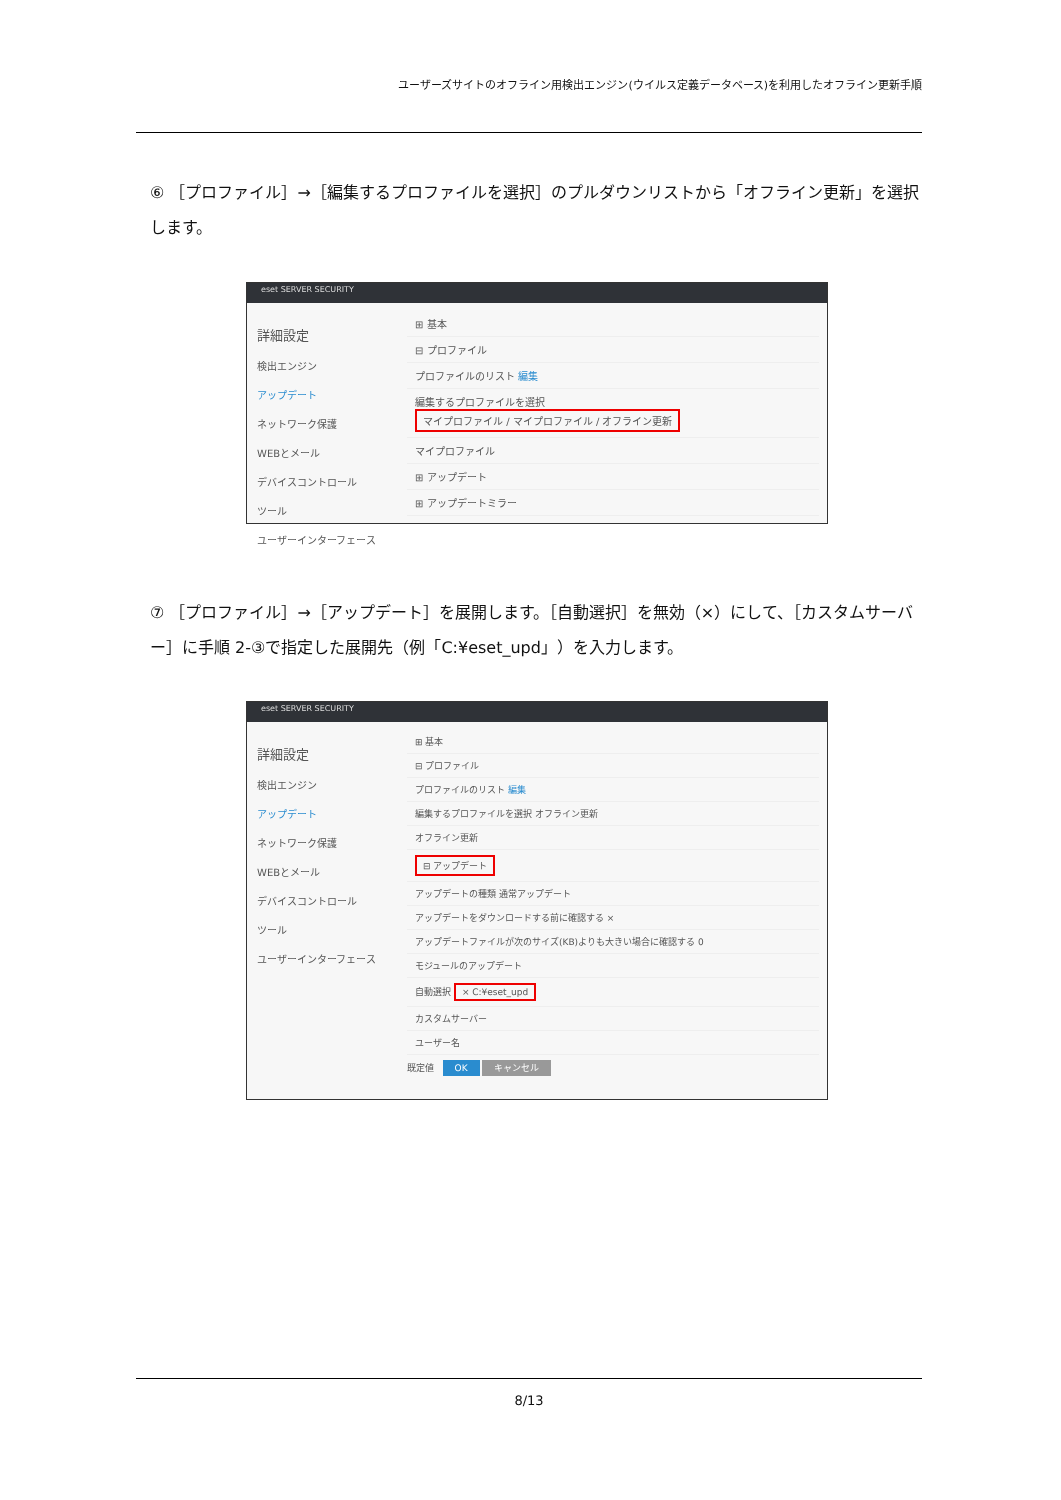ユーザーズサイトのオフライン用検出エンジン(ウイルス定義データベース)を利用したオフライン更新手順
⑥ ［プロファイル］→［編集するプロファイルを選択］のプルダウンリストから「オフライン更新」を選択します。
eset SERVER SECURITY
詳細設定
検出エンジン
アップデート
ネットワーク保護
WEBとメール
デバイスコントロール
ツール
ユーザーインターフェース
⊞ 基本
⊟ プロファイル
プロファイルのリスト 編集
編集するプロファイルを選択 マイプロファイル / マイプロファイル / オフライン更新
マイプロファイル
⊞ アップデート
⊞ アップデートミラー
⑦ ［プロファイル］→［アップデート］を展開します。［自動選択］を無効（×）にして、［カスタムサーバー］に手順 2-③で指定した展開先（例「C:¥eset_upd」）を入力します。
eset SERVER SECURITY
詳細設定
検出エンジン
アップデート
ネットワーク保護
WEBとメール
デバイスコントロール
ツール
ユーザーインターフェース
⊞ 基本
⊟ プロファイル
プロファイルのリスト 編集
編集するプロファイルを選択 オフライン更新
オフライン更新
⊟ アップデート
アップデートの種類 通常アップデート
アップデートをダウンロードする前に確認する ×
アップデートファイルが次のサイズ(KB)よりも大きい場合に確認する 0
モジュールのアップデート
自動選択 × C:¥eset_upd
カスタムサーバー
ユーザー名
既定値 OK キャンセル
8/13